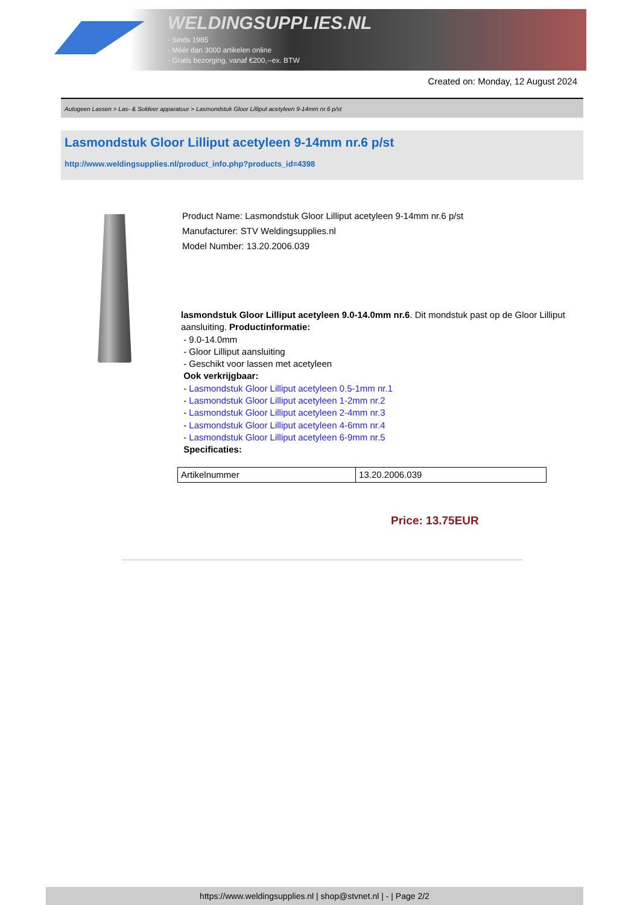WELDINGSUPPLIES.NL
- Sinds 1985
- Méér dan 3000 artikelen online
- Gratis bezorging, vanaf €200,--ex. BTW
Created on: Monday, 12 August 2024
Autogeen Lassen > Las- & Soldeer apparatuur > Lasmondstuk Gloor Lilliput acetyleen 9-14mm nr.6 p/st
Lasmondstuk Gloor Lilliput acetyleen 9-14mm nr.6 p/st
http://www.weldingsupplies.nl/product_info.php?products_id=4398
Product Name: Lasmondstuk Gloor Lilliput acetyleen 9-14mm nr.6 p/st
Manufacturer: STV Weldingsupplies.nl
Model Number: 13.20.2006.039
lasmondstuk Gloor Lilliput acetyleen 9.0-14.0mm nr.6. Dit mondstuk past op de Gloor Lilliput aansluiting. Productinformatie:
- 9.0-14.0mm
- Gloor Lilliput aansluiting
- Geschikt voor lassen met acetyleen
Ook verkrijgbaar:
- Lasmondstuk Gloor Lilliput acetyleen 0.5-1mm nr.1
- Lasmondstuk Gloor Lilliput acetyleen 1-2mm nr.2
- Lasmondstuk Gloor Lilliput acetyleen 2-4mm nr.3
- Lasmondstuk Gloor Lilliput acetyleen 4-6mm nr.4
- Lasmondstuk Gloor Lilliput acetyleen 6-9mm nr.5
Specificaties:
| Artikelnummer | 13.20.2006.039 |
Price: 13.75EUR
https://www.weldingsupplies.nl | shop@stvnet.nl | - | Page 2/2